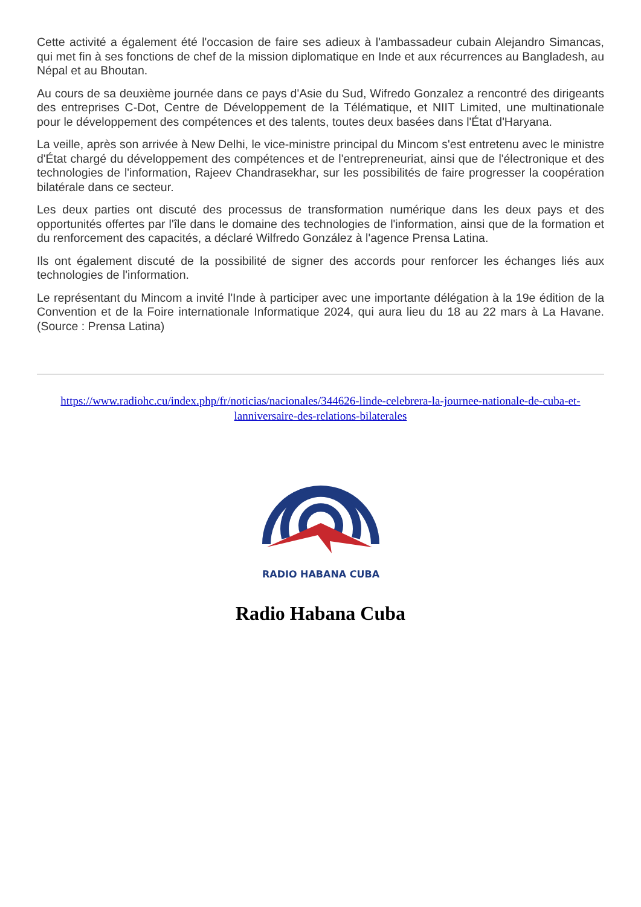Cette activité a également été l'occasion de faire ses adieux à l'ambassadeur cubain Alejandro Simancas, qui met fin à ses fonctions de chef de la mission diplomatique en Inde et aux récurrences au Bangladesh, au Népal et au Bhoutan.
Au cours de sa deuxième journée dans ce pays d'Asie du Sud, Wifredo Gonzalez a rencontré des dirigeants des entreprises C-Dot, Centre de Développement de la Télématique, et NIIT Limited, une multinationale pour le développement des compétences et des talents, toutes deux basées dans l'État d'Haryana.
La veille, après son arrivée à New Delhi, le vice-ministre principal du Mincom s'est entretenu avec le ministre d'État chargé du développement des compétences et de l'entrepreneuriat, ainsi que de l'électronique et des technologies de l'information, Rajeev Chandrasekhar, sur les possibilités de faire progresser la coopération bilatérale dans ce secteur.
Les deux parties ont discuté des processus de transformation numérique dans les deux pays et des opportunités offertes par l'île dans le domaine des technologies de l'information, ainsi que de la formation et du renforcement des capacités, a déclaré Wilfredo González à l'agence Prensa Latina.
Ils ont également discuté de la possibilité de signer des accords pour renforcer les échanges liés aux technologies de l'information.
Le représentant du Mincom a invité l'Inde à participer avec une importante délégation à la 19e édition de la Convention et de la Foire internationale Informatique 2024, qui aura lieu du 18 au 22 mars à La Havane. (Source : Prensa Latina)
https://www.radiohc.cu/index.php/fr/noticias/nacionales/344626-linde-celebrera-la-journee-nationale-de-cuba-et-lanniversaire-des-relations-bilaterales
RADIO HABANA CUBA
Radio Habana Cuba